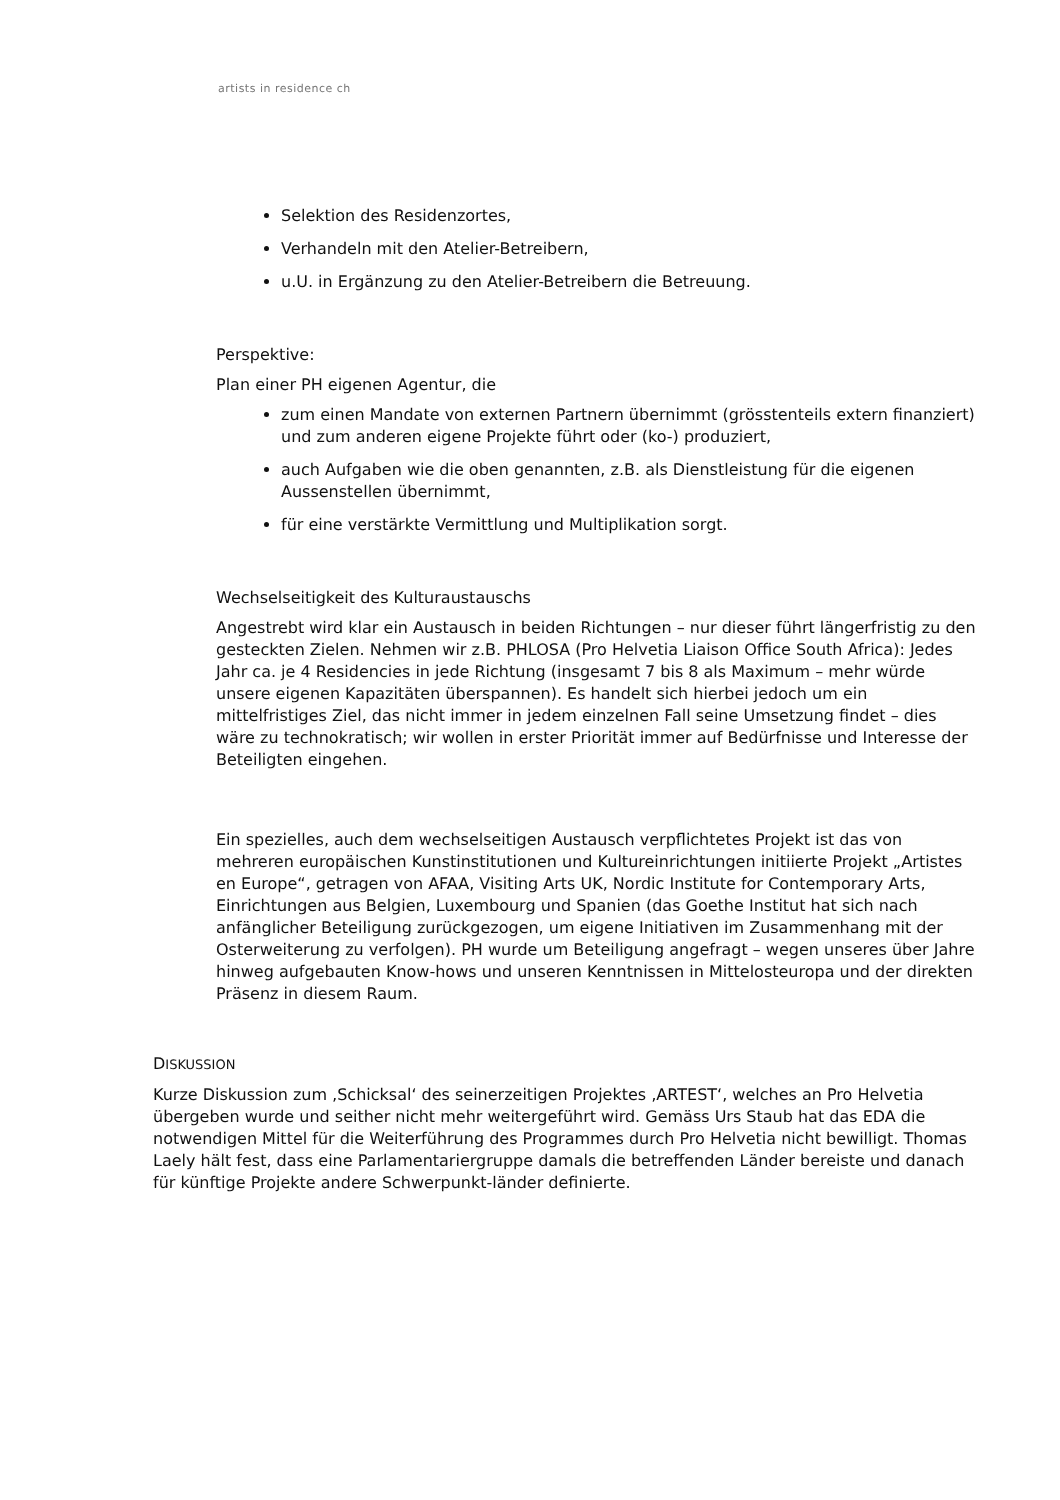artists in residence ch
Selektion des Residenzortes,
Verhandeln mit den Atelier-Betreibern,
u.U. in Ergänzung zu den Atelier-Betreibern die Betreuung.
Perspektive:
Plan einer PH eigenen Agentur, die
zum einen Mandate von externen Partnern übernimmt (grösstenteils extern finanziert) und zum anderen eigene Projekte führt oder (ko-) produziert,
auch Aufgaben wie die oben genannten, z.B. als Dienstleistung für die eigenen Aussenstellen übernimmt,
für eine verstärkte Vermittlung und Multiplikation sorgt.
Wechselseitigkeit des Kulturaustauschs
Angestrebt wird klar ein Austausch in beiden Richtungen – nur dieser führt längerfristig zu den gesteckten Zielen. Nehmen wir z.B. PHLOSA (Pro Helvetia Liaison Office South Africa): Jedes Jahr ca. je 4 Residencies in jede Richtung (insgesamt 7 bis 8 als Maximum – mehr würde unsere eigenen Kapazitäten überspannen). Es handelt sich hierbei jedoch um ein mittelfristiges Ziel, das nicht immer in jedem einzelnen Fall seine Umsetzung findet – dies wäre zu technokratisch; wir wollen in erster Priorität immer auf Bedürfnisse und Interesse der Beteiligten eingehen.
Ein spezielles, auch dem wechselseitigen Austausch verpflichtetes Projekt ist das von mehreren europäischen Kunstinstitutionen und Kultureinrichtungen initiierte Projekt „Artistes en Europe“, getragen von AFAA, Visiting Arts UK, Nordic Institute for Contemporary Arts, Einrichtungen aus Belgien, Luxembourg und Spanien (das Goethe Institut hat sich nach anfänglicher Beteiligung zurückgezogen, um eigene Initiativen im Zusammenhang mit der Osterweiterung zu verfolgen). PH wurde um Beteiligung angefragt – wegen unseres über Jahre hinweg aufgebauten Know-hows und unseren Kenntnissen in Mittelosteuropa und der direkten Präsenz in diesem Raum.
DISKUSSION
Kurze Diskussion zum ‚Schicksal‘ des seinerzeitigen Projektes ‚ARTEST‘, welches an Pro Helvetia übergeben wurde und seither nicht mehr weitergeführt wird. Gemäss Urs Staub hat das EDA die notwendigen Mittel für die Weiterführung des Programmes durch Pro Helvetia nicht bewilligt. Thomas Laely hält fest, dass eine Parlamentariergruppe damals die betreffenden Länder bereiste und danach für künftige Projekte andere Schwerpunkt-länder definierte.